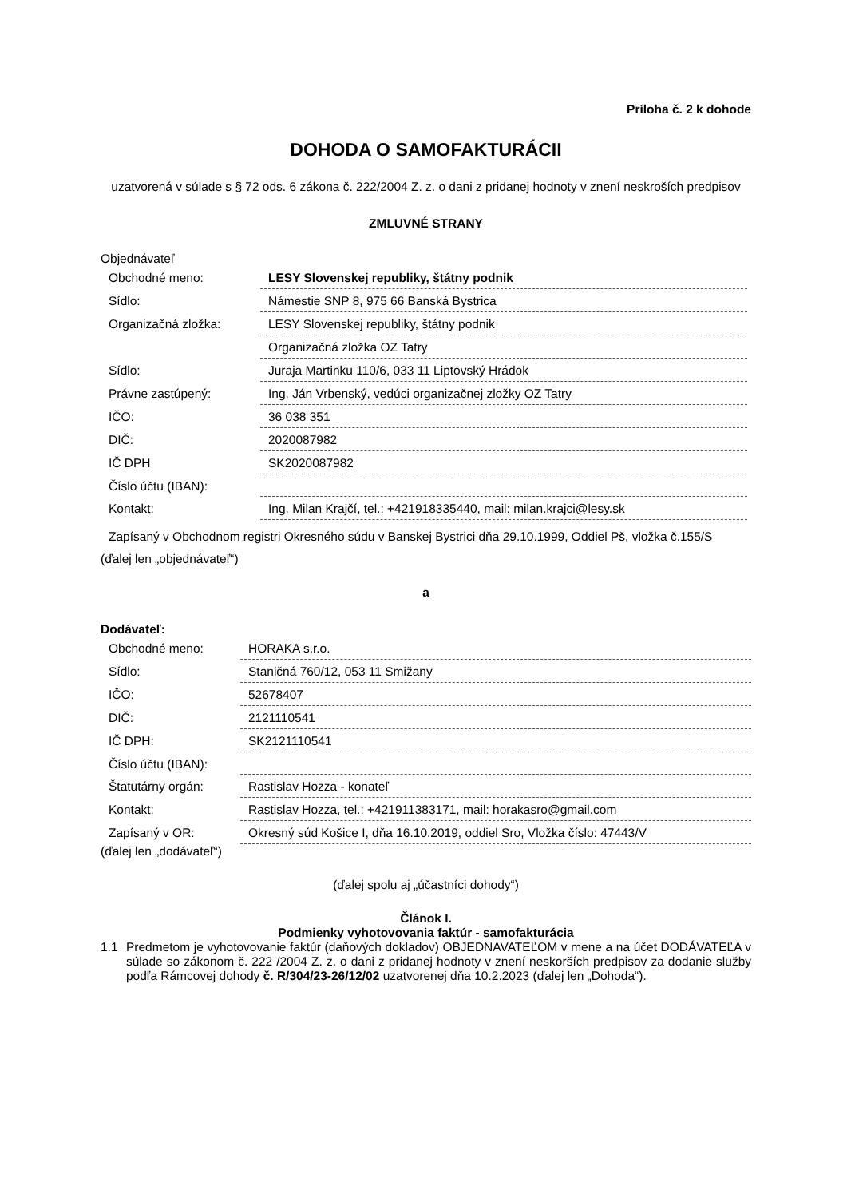Príloha č. 2 k dohode
DOHODA O SAMOFAKTURÁCII
uzatvorená v súlade s § 72 ods. 6 zákona č. 222/2004 Z. z. o dani z pridanej hodnoty v znení neskroších predpisov
ZMLUVNÉ STRANY
Objednávateľ
| Obchodné meno: | LESY Slovenskej republiky, štátny podnik |
| Sídlo: | Námestie SNP 8, 975 66 Banská Bystrica |
| Organizačná zložka: | LESY Slovenskej republiky, štátny podnik |
| | Organizačná zložka OZ Tatry |
| Sídlo: | Juraja Martinku 110/6, 033 11 Liptovský Hrádok |
| Právne zastúpený: | Ing. Ján Vrbenský, vedúci organizačnej zložky OZ Tatry |
| IČO: | 36 038 351 |
| DIČ: | 2020087982 |
| IČ DPH | SK2020087982 |
| Číslo účtu (IBAN): | |
| Kontakt: | Ing. Milan Krajčí, tel.: +421918335440, mail: milan.krajci@lesy.sk |
| Zapísaný v Obchodnom registri Okresného súdu v Banskej Bystrici dňa 29.10.1999, Oddiel Pš, vložka č.155/S | |
(ďalej len „objednávateľ“)
a
Dodávateľ:
| Obchodné meno: | HORAKA s.r.o. |
| Sídlo: | Staničná 760/12, 053 11 Smižany |
| IČO: | 52678407 |
| DIČ: | 2121110541 |
| IČ DPH: | SK2121110541 |
| Číslo účtu (IBAN): | |
| Štatutárny orgán: | Rastislav Hozza - konateľ |
| Kontakt: | Rastislav Hozza, tel.: +421911383171, mail: horakasro@gmail.com |
| Zapísaný v OR: | Okresný súd Košice I, dňa 16.10.2019, oddiel Sro, Vložka číslo: 47443/V |
(ďalej len „dodávateľ“)
(ďalej spolu aj „účastníci dohody“)
Článok I.
Podmienky vyhotovovania faktúr - samofakturácia
1.1 Predmetom je vyhotovovanie faktúr (daňových dokladov) OBJEDNAVATEĽOM v mene a na účet DODÁVATEĽA v súlade so zákonom č. 222 /2004 Z. z. o dani z pridanej hodnoty v znení neskorších predpisov za dodanie služby podľa Rámcovej dohody č. R/304/23-26/12/02 uzatvorenej dňa 10.2.2023 (ďalej len „Dohoda“).